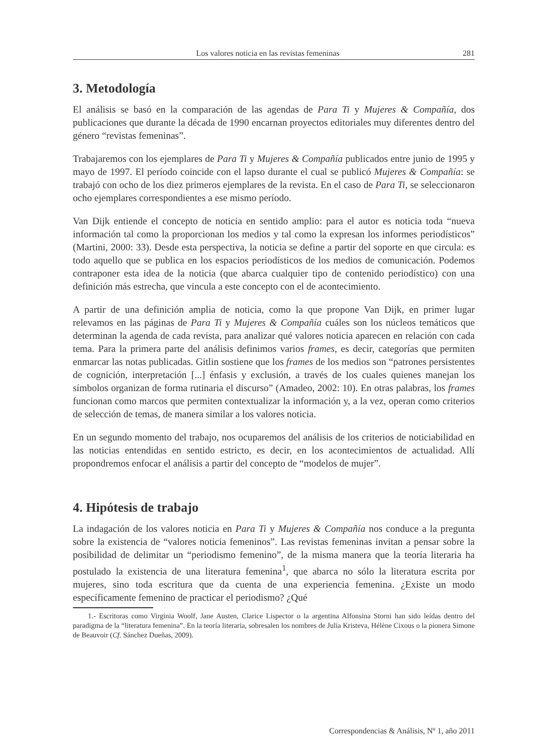Los valores noticia en las revistas femeninas 281
3. Metodología
El análisis se basó en la comparación de las agendas de Para Ti y Mujeres & Compañía, dos publicaciones que durante la década de 1990 encarnan proyectos editoriales muy diferentes dentro del género “revistas femeninas”.
Trabajaremos con los ejemplares de Para Ti y Mujeres & Compañía publicados entre junio de 1995 y mayo de 1997. El período coincide con el lapso durante el cual se publicó Mujeres & Compañía: se trabajó con ocho de los diez primeros ejemplares de la revista. En el caso de Para Ti, se seleccionaron ocho ejemplares correspondientes a ese mismo período.
Van Dijk entiende el concepto de noticia en sentido amplio: para el autor es noticia toda “nueva información tal como la proporcionan los medios y tal como la expresan los informes periodísticos” (Martini, 2000: 33). Desde esta perspectiva, la noticia se define a partir del soporte en que circula: es todo aquello que se publica en los espacios periodísticos de los medios de comunicación. Podemos contraponer esta idea de la noticia (que abarca cualquier tipo de contenido periodístico) con una definición más estrecha, que vincula a este concepto con el de acontecimiento.
A partir de una definición amplia de noticia, como la que propone Van Dijk, en primer lugar relevamos en las páginas de Para Ti y Mujeres & Compañía cuáles son los núcleos temáticos que determinan la agenda de cada revista, para analizar qué valores noticia aparecen en relación con cada tema. Para la primera parte del análisis definimos varios frames, es decir, categorías que permiten enmarcar las notas publicadas. Gitlin sostiene que los frames de los medios son “patrones persistentes de cognición, interpretación [...] énfasis y exclusión, a través de los cuales quienes manejan los símbolos organizan de forma rutinaria el discurso” (Amadeo, 2002: 10). En otras palabras, los frames funcionan como marcos que permiten contextualizar la información y, a la vez, operan como criterios de selección de temas, de manera similar a los valores noticia.
En un segundo momento del trabajo, nos ocuparemos del análisis de los criterios de noticiabilidad en las noticias entendidas en sentido estricto, es decir, en los acontecimientos de actualidad. Allí propondremos enfocar el análisis a partir del concepto de “modelos de mujer”.
4. Hipótesis de trabajo
La indagación de los valores noticia en Para Ti y Mujeres & Compañía nos conduce a la pregunta sobre la existencia de “valores noticia femeninos”. Las revistas femeninas invitan a pensar sobre la posibilidad de delimitar un “periodismo femenino”, de la misma manera que la teoría literaria ha postulado la existencia de una literatura femenina<sup>1</sup>, que abarca no sólo la literatura escrita por mujeres, sino toda escritura que da cuenta de una experiencia femenina. ¿Existe un modo específicamente femenino de practicar el periodismo? ¿Qué
1.- Escritoras como Virginia Woolf, Jane Austen, Clarice Lispector o la argentina Alfonsina Storni han sido leídas dentro del paradigma de la “literatura femenina”. En la teoría literaria, sobresalen los nombres de Julia Kristeva, Hélène Cixous o la pionera Simone de Beauvoir (Cf. Sánchez Dueñas, 2009).
Correspondencias & Análisis, Nº 1, año 2011